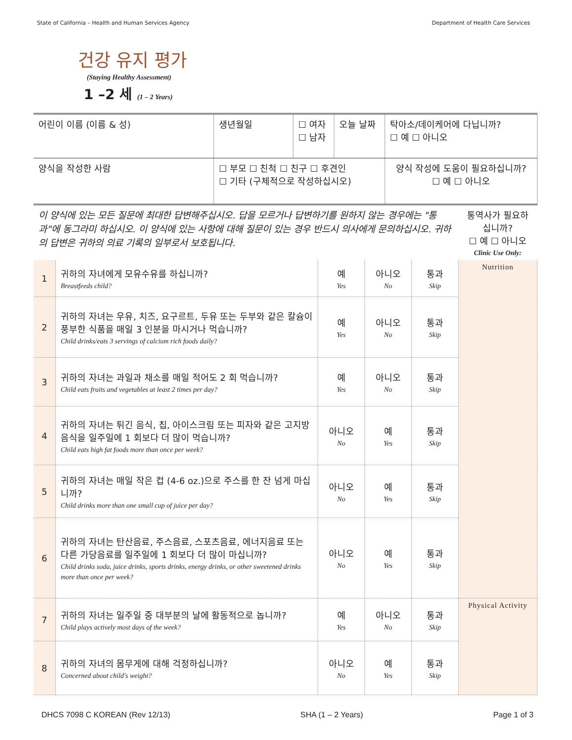State of California – Health and Human Services Agency Department of Health Care Services
건강 유지 평가
(Staying Healthy Assessment)
1 –2 세 (1 – 2 Years)
| 어린이 이름 (이름 & 성) | 생년월일 | ☐ 여자 ☐ 남자 | 오늘 날짜 | 탁아소/데이케어에 다닙니까? ☐ 예 ☐ 아니오 |
| 양식을 작성한 사람 | ☐ 부모 ☐ 친척 ☐ 친구 ☐ 후견인 ☐ 기타 (구체적으로 작성하십시오) | | | 양식 작성에 도움이 필요하십니까? ☐ 예 ☐ 아니오 |
| 이 양식에 있는 모든 질문에 최대한 답변해주십시오. 답을 모르거나 답변하기를 원하지 않는 경우에는 "통과"에 동그라미 하십시오. 이 양식에 있는 사항에 대해 질문이 있는 경우 반드시 의사에게 문의하십시오. 귀하의 답변은 귀하의 의료 기록의 일부로서 보호됩니다. | | | | | 통역사가 필요하십니까? ☐ 예 ☐ 아니오 Clinic Use Only: |
| 1 | 귀하의 자녀에게 모유수유를 하십니까? Breastfeeds child? | 예 Yes | 아니오 No | 통과 Skip | Nutrition |
| 2 | 귀하의 자녀는 우유, 치즈, 요구르트, 두유 또는 두부와 같은 칼슘이 풍부한 식품을 매일 3 인분을 마시거나 먹습니까? Child drinks/eats 3 servings of calcium rich foods daily? | 예 Yes | 아니오 No | 통과 Skip | |
| 3 | 귀하의 자녀는 과일과 채소를 매일 적어도 2 회 먹습니까? Child eats fruits and vegetables at least 2 times per day? | 예 Yes | 아니오 No | 통과 Skip | |
| 4 | 귀하의 자녀는 튀긴 음식, 칩, 아이스크림 또는 피자와 같은 고지방 음식을 일주일에 1 회보다 더 많이 먹습니까? Child eats high fat foods more than once per week? | 아니오 No | 예 Yes | 통과 Skip | |
| 5 | 귀하의 자녀는 매일 작은 컵 (4-6 oz.)으로 주스를 한 잔 넘게 마십니까? Child drinks more than one small cup of juice per day? | 아니오 No | 예 Yes | 통과 Skip | |
| 6 | 귀하의 자녀는 탄산음료, 주스음료, 스포츠음료, 에너지음료 또는 다른 가당음료를 일주일에 1 회보다 더 많이 마십니까? Child drinks soda, juice drinks, sports drinks, energy drinks, or other sweetened drinks more than once per week? | 아니오 No | 예 Yes | 통과 Skip | |
| 7 | 귀하의 자녀는 일주일 중 대부분의 날에 활동적으로 놉니까? Child plays actively most days of the week? | 예 Yes | 아니오 No | 통과 Skip | Physical Activity |
| 8 | 귀하의 자녀의 몸무게에 대해 걱정하십니까? Concerned about child's weight? | 아니오 No | 예 Yes | 통과 Skip | |
DHCS 7098 C KOREAN (Rev 12/13) SHA (1 – 2 Years) Page 1 of 3